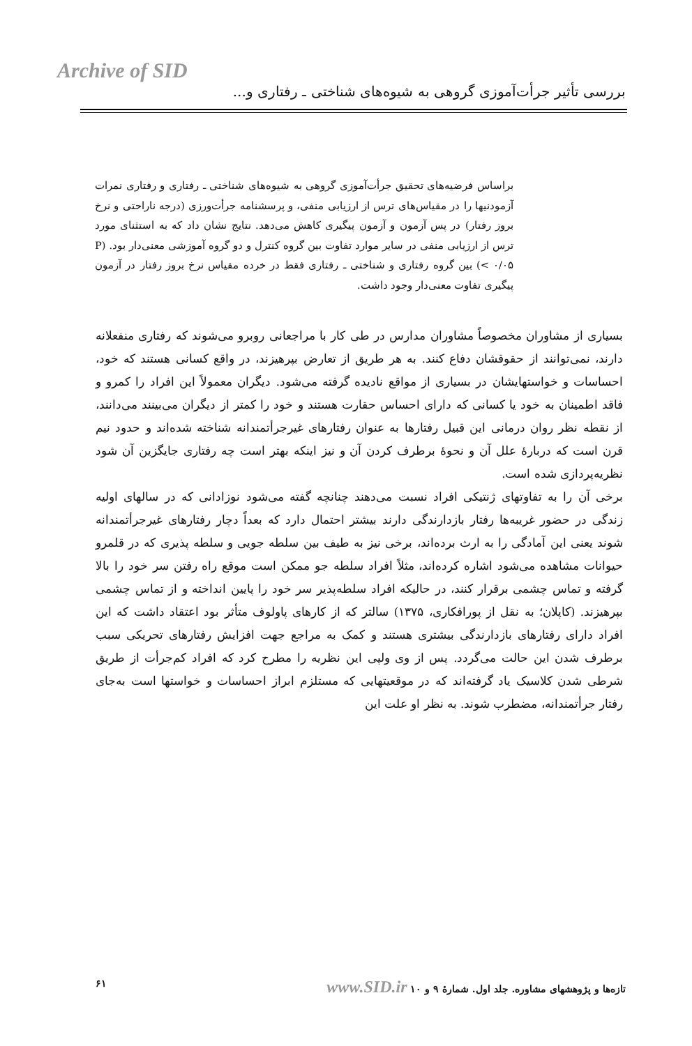Archive of SID
بررسی تأثیر جرأت‌آموزی گروهی به شیوه‌های شناختی ـ رفتاری و...
براساس فرضیه‌های تحقیق جرأت‌آموزی گروهی به شیوه‌های شناختی ـ رفتاری و رفتاری نمرات آزمودنیها را در مقیاس‌های ترس از ارزیابی منفی، و پرسشنامه جرأت‌ورزی (درجه ناراحتی و نرخ بروز رفتار) در پس آزمون و آزمون پیگیری کاهش می‌دهد. نتایج نشان داد که به استثنای مورد ترس از ارزیابی منفی در سایر موارد تفاوت بین گروه کنترل و دو گروه آموزشی معنی‌دار بود. (P < ۰/۰۵) بین گروه رفتاری و شناختی ـ رفتاری فقط در خرده مقیاس نرخ بروز رفتار در آزمون پیگیری تفاوت معنی‌دار وجود داشت.
بسیاری از مشاوران مخصوصاً مشاوران مدارس در طی کار با مراجعانی روبرو می‌شوند که رفتاری منفعلانه دارند، نمی‌توانند از حقوقشان دفاع کنند. به هر طریق از تعارض بپرهیزند، در واقع کسانی هستند که خود، احساسات و خواستهایشان در بسیاری از مواقع نادیده گرفته می‌شود. دیگران معمولاً این افراد را کمرو و فاقد اطمینان به خود یا کسانی که دارای احساس حقارت هستند و خود را کمتر از دیگران می‌بینند می‌دانند، از نقطه نظر روان درمانی این قبیل رفتارها به عنوان رفتارهای غیرجرأتمندانه شناخته شده‌اند و حدود نیم قرن است که دربارهٔ علل آن و نحوهٔ برطرف کردن آن و نیز اینکه بهتر است چه رفتاری جایگزین آن شود نظریه‌پردازی شده است.
برخی آن را به تفاوتهای ژنتیکی افراد نسبت می‌دهند چنانچه گفته می‌شود نوزادانی که در سالهای اولیه زندگی در حضور غریبه‌ها رفتار بازدارندگی دارند بیشتر احتمال دارد که بعداً دچار رفتارهای غیرجرأتمندانه شوند یعنی این آمادگی را به ارث برده‌اند، برخی نیز به طیف بین سلطه جویی و سلطه پذیری که در قلمرو حیوانات مشاهده می‌شود اشاره کرده‌اند، مثلاً افراد سلطه جو ممکن است موقع راه رفتن سر خود را بالا گرفته و تماس چشمی برقرار کنند، در حالیکه افراد سلطه‌پذیر سر خود را پایین انداخته و از تماس چشمی بپرهیزند. (کاپلان؛ به نقل از پورافکاری، ۱۳۷۵) سالتر که از کارهای پاولوف متأثر بود اعتقاد داشت که این افراد دارای رفتارهای بازدارندگی بیشتری هستند و کمک به مراجع جهت افزایش رفتارهای تحریکی سبب برطرف شدن این حالت می‌گردد. پس از وی ولپی این نظریه را مطرح کرد که افراد کم‌جرأت از طریق شرطی شدن کلاسیک یاد گرفته‌اند که در موقعیتهایی که مستلزم ابراز احساسات و خواستها است به‌جای رفتار جرأتمندانه، مضطرب شوند. به نظر او علت این
۶۱ تازه‌ها و پژوهشهای مشاوره. جلد اول. شمارهٔ ۹ و ۱۰ www.SID.ir